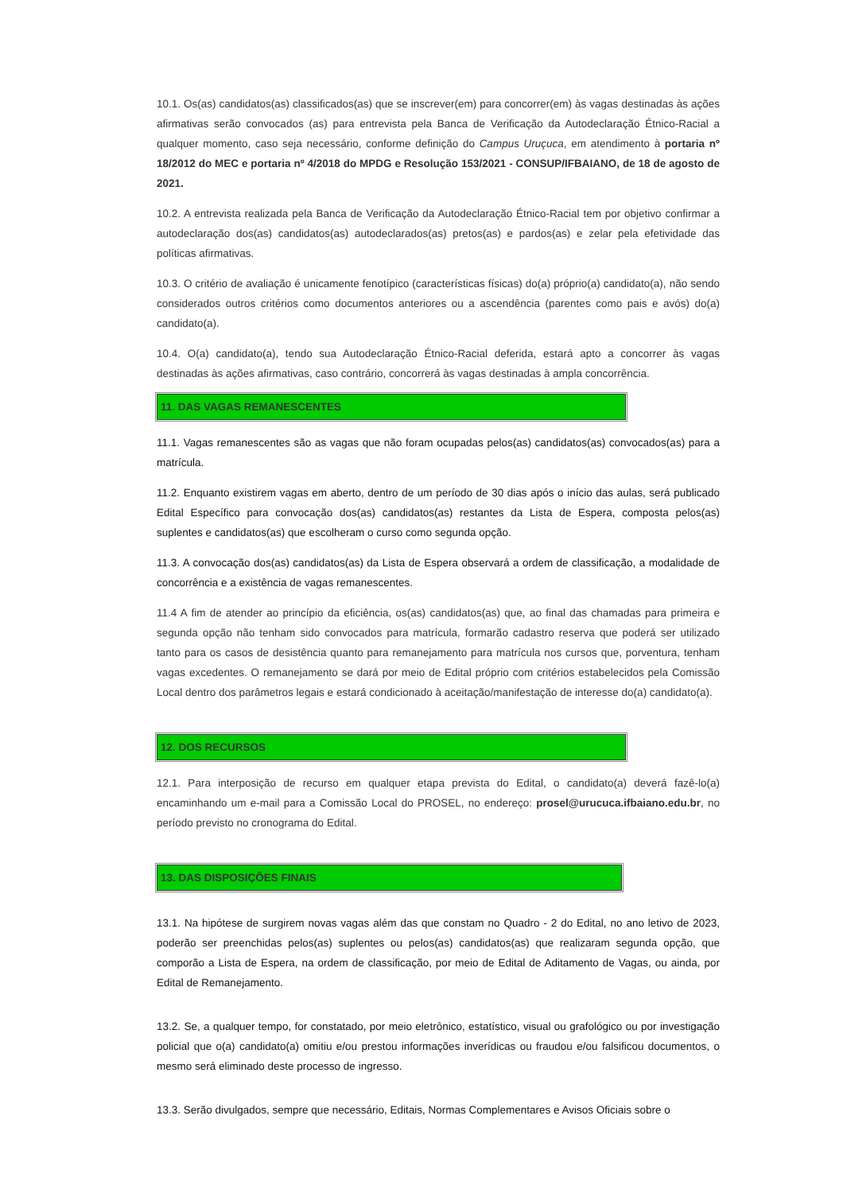10.1. Os(as) candidatos(as) classificados(as) que se inscrever(em) para concorrer(em) às vagas destinadas às ações afirmativas serão convocados (as) para entrevista pela Banca de Verificação da Autodeclaração Étnico-Racial a qualquer momento, caso seja necessário, conforme definição do Campus Uruçuca, em atendimento à portaria nº 18/2012 do MEC e portaria nº 4/2018 do MPDG e Resolução 153/2021 - CONSUP/IFBAIANO, de 18 de agosto de 2021.
10.2. A entrevista realizada pela Banca de Verificação da Autodeclaração Étnico-Racial tem por objetivo confirmar a autodeclaração dos(as) candidatos(as) autodeclarados(as) pretos(as) e pardos(as) e zelar pela efetividade das políticas afirmativas.
10.3. O critério de avaliação é unicamente fenotípico (características físicas) do(a) próprio(a) candidato(a), não sendo considerados outros critérios como documentos anteriores ou a ascendência (parentes como pais e avós) do(a) candidato(a).
10.4. O(a) candidato(a), tendo sua Autodeclaração Étnico-Racial deferida, estará apto a concorrer às vagas destinadas às ações afirmativas, caso contrário, concorrerá às vagas destinadas à ampla concorrência.
11. DAS VAGAS REMANESCENTES
11.1. Vagas remanescentes são as vagas que não foram ocupadas pelos(as) candidatos(as) convocados(as) para a matrícula.
11.2. Enquanto existirem vagas em aberto, dentro de um período de 30 dias após o início das aulas, será publicado Edital Específico para convocação dos(as) candidatos(as) restantes da Lista de Espera, composta pelos(as) suplentes e candidatos(as) que escolheram o curso como segunda opção.
11.3. A convocação dos(as) candidatos(as) da Lista de Espera observará a ordem de classificação, a modalidade de concorrência e a existência de vagas remanescentes.
11.4 A fim de atender ao princípio da eficiência, os(as) candidatos(as) que, ao final das chamadas para primeira e segunda opção não tenham sido convocados para matrícula, formarão cadastro reserva que poderá ser utilizado tanto para os casos de desistência quanto para remanejamento para matrícula nos cursos que, porventura, tenham vagas excedentes. O remanejamento se dará por meio de Edital próprio com critérios estabelecidos pela Comissão Local dentro dos parâmetros legais e estará condicionado à aceitação/manifestação de interesse do(a) candidato(a).
12. DOS RECURSOS
12.1. Para interposição de recurso em qualquer etapa prevista do Edital, o candidato(a) deverá fazê-lo(a) encaminhando um e-mail para a Comissão Local do PROSEL, no endereço: prosel@urucuca.ifbaiano.edu.br, no período previsto no cronograma do Edital.
13. DAS DISPOSIÇÕES FINAIS
13.1. Na hipótese de surgirem novas vagas além das que constam no Quadro - 2 do Edital, no ano letivo de 2023, poderão ser preenchidas pelos(as) suplentes ou pelos(as) candidatos(as) que realizaram segunda opção, que comporão a Lista de Espera, na ordem de classificação, por meio de Edital de Aditamento de Vagas, ou ainda, por Edital de Remanejamento.
13.2. Se, a qualquer tempo, for constatado, por meio eletrônico, estatístico, visual ou grafológico ou por investigação policial que o(a) candidato(a) omitiu e/ou prestou informações inverídicas ou fraudou e/ou falsificou documentos, o mesmo será eliminado deste processo de ingresso.
13.3. Serão divulgados, sempre que necessário, Editais, Normas Complementares e Avisos Oficiais sobre o